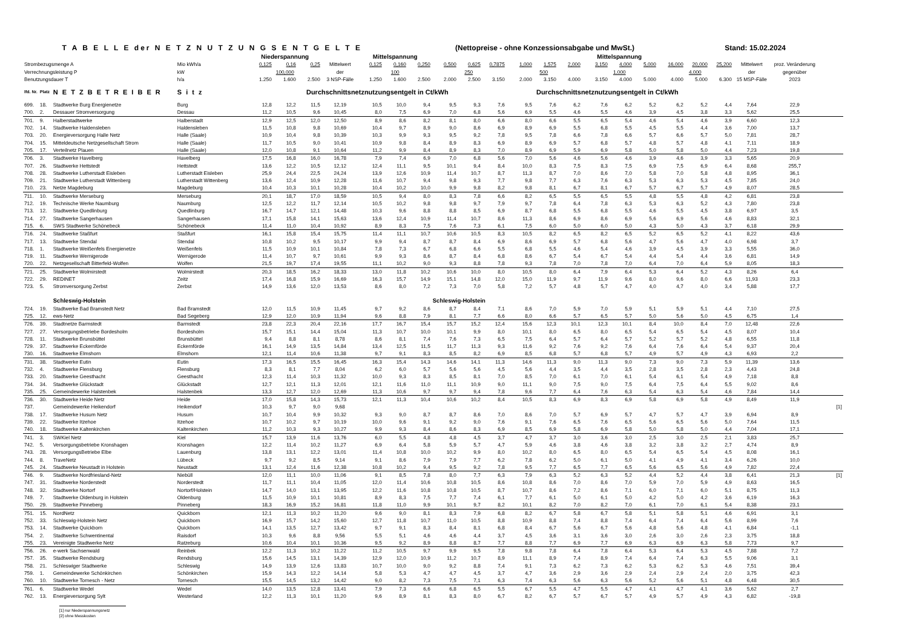T A B E L L E der N E T Z N U T Z U N G S E N T G E L T E
(Nettopreise - ohne Konzessionsabgabe und MwSt.) Stand: 15.02.2024
| | | | | Niederspannung | | | | Mittelspannung | | | | | | | | | Mittelspannung | | | | | | | | |
| Strombezugsmenge A | | | Mio kWh/a | 0,125 | 0,16 | 0,25 | Mittelwert | 0,125 | 0,160 | 0,250 | 0,500 | 0,625 | 0,7875 | 1,000 | 1,575 | 2,000 | 3,150 | 4,000 | 5,000 | 16,000 | 20,000 | 25,200 | Mittelwert | proz. Veränderung | |
| Verrechnungsleistung P | | | kW | 100,000 | | | der | 100 | | | 250 | | | 500 | | | 1.000 | | | 4.000 | | | der | gegenüber | |
| Benutzungsdauer T | | | h/a | 1.250 | 1.600 | 2.500 | 3 NSP-Fälle | 1.250 | 1.600 | 2.500 | 2.000 | 2.500 | 3.150 | 2.000 | 3.150 | 4.000 | 3.150 | 4.000 | 5.000 | 4.000 | 5.000 | 6.300 | 15 MSP-Fälle | 2023 | |
| lfd. Nr. | Platz | N E T Z B E T R E I B E R | S i t z | Durchschnittsnetznutzungsentgelt in Ct/kWh | | | | | | | | | | Durchschnittsnetznutzungsentgelt in Ct/kWh | | | | | | | | | | | |
| 699. | 18. | Stadtwerke Burg Energienetze | Burg | 12,8 | 12,2 | 11,5 | 12,19 | 10,5 | 10,0 | 9,4 | 9,5 | 9,3 | 7,6 | 9,5 | 7,6 | 6,2 | 7,6 | 6,2 | 5,2 | 6,2 | 5,2 | 4,4 | 7,64 | 22,9 | |
| 700. | 2. | Dessauer Stromversorgung | Dessau | 11,2 | 10,5 | 9,6 | 10,45 | 8,0 | 7,5 | 6,9 | 7,0 | 6,8 | 5,6 | 6,9 | 5,5 | 4,6 | 5,5 | 4,6 | 3,9 | 4,5 | 3,8 | 3,3 | 5,62 | 25,5 | |
| 701. | 9. | Halberstadtwerke | Halberstadt | 12,9 | 12,5 | 12,0 | 12,50 | 8,9 | 8,6 | 8,2 | 8,1 | 8,0 | 6,6 | 8,0 | 6,6 | 5,5 | 6,5 | 5,4 | 4,6 | 5,4 | 4,6 | 3,9 | 6,60 | 12,3 | |
| 702. | 14. | Stadtwerke Haldensleben | Haldensleben | 11,5 | 10,8 | 9,8 | 10,69 | 10,4 | 9,7 | 8,9 | 9,0 | 8,6 | 6,9 | 8,9 | 6,9 | 5,5 | 6,8 | 5,5 | 4,5 | 5,5 | 4,4 | 3,6 | 7,00 | 13,7 | |
| 703. | 20. | Energieversorgung Halle Netz | Halle (Saale) | 10,9 | 10,4 | 9,8 | 10,39 | 10,3 | 9,9 | 9,3 | 9,5 | 9,2 | 7,8 | 9,5 | 7,8 | 6,6 | 7,8 | 6,6 | 5,7 | 6,6 | 5,7 | 5,0 | 7,81 | 28,7 | |
| 704. | 15. | Mitteldeutsche Netzgesellschaft Strom | Halle (Saale) | 11,7 | 10,5 | 9,0 | 10,41 | 10,9 | 9,8 | 8,4 | 8,9 | 8,3 | 6,9 | 8,9 | 6,9 | 5,7 | 6,8 | 5,7 | 4,8 | 5,7 | 4,8 | 4,1 | 7,11 | 18,9 | |
| 705. | 17. | Verteilnetz Plauen | Halle (Saale) | 12,0 | 10,8 | 9,1 | 10,64 | 11,2 | 9,9 | 8,4 | 8,9 | 8,3 | 7,0 | 8,9 | 6,9 | 5,9 | 6,9 | 5,8 | 5,0 | 5,8 | 5,0 | 4,4 | 7,23 | 19,8 | |
| 706. | 3. | Stadtwerke Havelberg | Havelberg | 17,5 | 16,8 | 16,0 | 16,78 | 7,9 | 7,4 | 6,9 | 7,0 | 6,8 | 5,6 | 7,0 | 5,6 | 4,6 | 5,6 | 4,6 | 3,9 | 4,6 | 3,9 | 3,3 | 5,65 | 20,9 | |
| 707. | 26. | Stadtwerke Hettstedt | Hettstedt | 13,6 | 12,2 | 10,5 | 12,12 | 12,4 | 11,1 | 9,5 | 10,1 | 9,4 | 8,4 | 10,0 | 8,3 | 7,5 | 8,3 | 7,5 | 6,9 | 7,5 | 6,9 | 6,4 | 8,68 | 255,7 | |
| 708. | 28. | Stadtwerke Lutherstadt Eisleben | Lutherstadt Eisleben | 25,9 | 24,4 | 22,5 | 24,24 | 13,9 | 12,6 | 10,9 | 11,4 | 10,7 | 8,7 | 11,3 | 8,7 | 7,0 | 8,6 | 7,0 | 5,8 | 7,0 | 5,8 | 4,8 | 8,95 | 36,1 | |
| 709. | 21. | Stadtwerke Lutherstadt Wittenberg | Lutherstadt Wittenberg | 13,6 | 12,4 | 10,9 | 12,28 | 11,6 | 10,7 | 9,4 | 9,8 | 9,3 | 7,7 | 9,8 | 7,7 | 6,3 | 7,6 | 6,3 | 5,3 | 6,3 | 5,3 | 4,5 | 7,85 | 24,0 | |
| 710. | 23. | Netze Magdeburg | Magdeburg | 10,4 | 10,3 | 10,1 | 10,28 | 10,4 | 10,2 | 10,0 | 9,9 | 9,8 | 8,2 | 9,8 | 8,1 | 6,7 | 8,1 | 6,7 | 5,7 | 6,7 | 5,7 | 4,9 | 8,07 | 28,5 | |
| 711. | 10. | Stadtwerke Merseburg | Merseburg | 20,1 | 18,7 | 17,0 | 18,59 | 10,5 | 9,4 | 8,0 | 8,3 | 7,8 | 6,6 | 8,2 | 6,5 | 5,5 | 6,5 | 5,5 | 4,8 | 5,5 | 4,8 | 4,2 | 6,81 | 23,8 | |
| 712. | 19. | Technische Werke Naumburg | Naumburg | 12,5 | 12,2 | 11,7 | 12,14 | 10,5 | 10,2 | 9,8 | 9,8 | 9,7 | 7,9 | 9,7 | 7,8 | 6,4 | 7,8 | 6,3 | 5,3 | 6,3 | 5,2 | 4,3 | 7,80 | 23,8 | |
| 713. | 12. | Stadtwerke Quedlinburg | Quedlinburg | 16,7 | 14,7 | 12,1 | 14,48 | 10,3 | 9,6 | 8,8 | 8,8 | 8,5 | 6,9 | 8,7 | 6,8 | 5,5 | 6,8 | 5,5 | 4,6 | 5,5 | 4,5 | 3,8 | 6,97 | 3,5 | |
| 714. | 27. | Stadtwerke Sangerhausen | Sangerhausen | 17,1 | 15,8 | 14,1 | 15,63 | 13,6 | 12,4 | 10,9 | 11,4 | 10,7 | 8,6 | 11,3 | 8,6 | 6,9 | 8,6 | 6,9 | 5,6 | 6,9 | 5,6 | 4,6 | 8,83 | 32,1 | |
| 715. | 6. | SWS Stadtwerke Schönebeck | Schönebeck | 11,4 | 11,0 | 10,4 | 10,92 | 8,9 | 8,3 | 7,5 | 7,6 | 7,3 | 6,1 | 7,5 | 6,0 | 5,0 | 6,0 | 5,0 | 4,3 | 5,0 | 4,3 | 3,7 | 6,18 | 29,9 | |
| 716. | 24. | Stadtwerke Staßfurt | Staßfurt | 16,1 | 15,8 | 15,4 | 15,75 | 11,4 | 11,1 | 10,7 | 10,6 | 10,5 | 8,3 | 10,5 | 8,2 | 6,5 | 8,2 | 6,5 | 5,2 | 6,5 | 5,2 | 4,1 | 8,22 | 43,6 | |
| 717. | 13. | Stadtwerke Stendal | Stendal | 10,8 | 10,2 | 9,5 | 10,17 | 9,9 | 9,4 | 8,7 | 8,7 | 8,4 | 6,9 | 8,6 | 6,9 | 5,7 | 6,8 | 5,6 | 4,7 | 5,6 | 4,7 | 4,0 | 6,98 | 3,7 | |
| 718. | 1. | Stadtwerke Weißenfels Energienetze | Weißenfels | 11,5 | 10,9 | 10,1 | 10,84 | 7,8 | 7,3 | 6,7 | 6,8 | 6,6 | 5,5 | 6,8 | 5,5 | 4,6 | 5,4 | 4,6 | 3,9 | 4,5 | 3,9 | 3,3 | 5,55 | 36,0 | |
| 719. | 11. | Stadtwerke Wernigerode | Wernigerode | 11,4 | 10,7 | 9,7 | 10,61 | 9,9 | 9,3 | 8,6 | 8,7 | 8,4 | 6,8 | 8,6 | 6,7 | 5,4 | 6,7 | 5,4 | 4,4 | 5,4 | 4,4 | 3,6 | 6,81 | 14,9 | |
| 720. | 22. | Netzgesellschaft Bitterfeld-Wolfen | Wolfen | 21,5 | 19,7 | 17,4 | 19,55 | 11,1 | 10,2 | 9,0 | 9,3 | 8,8 | 7,8 | 9,3 | 7,8 | 7,0 | 7,8 | 7,0 | 6,4 | 7,0 | 6,4 | 5,9 | 8,05 | 18,3 | |
| 721. | 25. | Stadtwerke Wolmirstedt | Wolmirstedt | 20,3 | 18,5 | 16,2 | 18,33 | 13,0 | 11,8 | 10,2 | 10,6 | 10,0 | 8,0 | 10,5 | 8,0 | 6,4 | 7,9 | 6,4 | 5,3 | 6,4 | 5,2 | 4,3 | 8,26 | 6,4 | |
| 722. | 29. | REDINET | Zeitz | 17,4 | 16,8 | 15,9 | 16,69 | 16,3 | 15,7 | 14,9 | 15,1 | 14,8 | 12,0 | 15,0 | 11,9 | 9,7 | 11,9 | 9,6 | 8,0 | 9,6 | 8,0 | 6,6 | 11,93 | 23,3 | |
| 723. | 5. | Stromversorgung Zerbst | Zerbst | 14,9 | 13,6 | 12,0 | 13,53 | 8,6 | 8,0 | 7,2 | 7,3 | 7,0 | 5,8 | 7,2 | 5,7 | 4,8 | 5,7 | 4,7 | 4,0 | 4,7 | 4,0 | 3,4 | 5,88 | 17,7 | |
| | | Schleswig-Holstein | | | | | | | | | Schleswig-Holstein | | | | | | | | | | | | | | |
| 724. | 19. | Stadtwerke Bad Bramstedt Netz | Bad Bramstedt | 12,0 | 11,5 | 10,9 | 11,45 | 9,7 | 9,2 | 8,6 | 8,7 | 8,4 | 7,1 | 8,6 | 7,0 | 5,9 | 7,0 | 5,9 | 5,1 | 5,9 | 5,1 | 4,4 | 7,10 | 27,5 | |
| 725. | 12. | ews-Netz | Bad Segeberg | 12,9 | 12,0 | 10,9 | 11,94 | 9,6 | 8,8 | 7,9 | 8,1 | 7,7 | 6,6 | 8,0 | 6,6 | 5,7 | 6,5 | 5,7 | 5,0 | 5,6 | 5,0 | 4,5 | 6,75 | 1,4 | |
| 726. | 39. | Stadtnetze Barmstedt | Barmstedt | 23,8 | 22,3 | 20,4 | 22,16 | 17,7 | 16,7 | 15,4 | 15,7 | 15,2 | 12,4 | 15,6 | 12,3 | 10,1 | 12,3 | 10,1 | 8,4 | 10,0 | 8,4 | 7,0 | 12,48 | 22,6 | |
| 727. | 27. | Versorgungsbetriebe Bordesholm | Bordesholm | 15,7 | 15,1 | 14,4 | 15,04 | 11,3 | 10,7 | 10,0 | 10,1 | 9,9 | 8,0 | 10,1 | 8,0 | 6,5 | 8,0 | 6,5 | 5,4 | 6,5 | 5,4 | 4,5 | 8,07 | 10,4 | |
| 728. | 11. | Stadtwerke Brunsbüttel | Brunsbüttel | 9,4 | 8,8 | 8,1 | 8,78 | 8,6 | 8,1 | 7,4 | 7,6 | 7,3 | 6,5 | 7,5 | 6,4 | 5,7 | 6,4 | 5,7 | 5,2 | 5,7 | 5,2 | 4,8 | 6,55 | 11,8 | |
| 729. | 37. | Stadtwerke Eckernförde | Eckernförde | 16,1 | 14,9 | 13,5 | 14,84 | 13,4 | 12,5 | 11,5 | 11,7 | 11,3 | 9,3 | 11,6 | 9,2 | 7,6 | 9,2 | 7,6 | 6,4 | 7,6 | 6,4 | 5,4 | 9,37 | 20,4 | |
| 730. | 16. | Stadtwerke Elmshorn | Elmshorn | 12,1 | 11,4 | 10,6 | 11,38 | 9,7 | 9,1 | 8,3 | 8,5 | 8,2 | 6,9 | 8,5 | 6,8 | 5,7 | 6,8 | 5,7 | 4,9 | 5,7 | 4,9 | 4,3 | 6,93 | 2,2 | |
| 731. | 38. | Stadtwerke Eutin | Eutin | 17,3 | 16,5 | 15,5 | 16,45 | 16,3 | 15,4 | 14,3 | 14,6 | 14,1 | 11,3 | 14,6 | 11,3 | 9,0 | 11,3 | 9,0 | 7,3 | 9,0 | 7,3 | 5,9 | 11,39 | 13,6 | |
| 732. | 4. | Stadtwerke Flensburg | Flensburg | 8,3 | 8,1 | 7,7 | 8,04 | 6,2 | 6,0 | 5,7 | 5,6 | 5,6 | 4,5 | 5,6 | 4,4 | 3,5 | 4,4 | 3,5 | 2,8 | 3,5 | 2,8 | 2,3 | 4,43 | 24,8 | |
| 733. | 20. | Stadtwerke Geesthacht | Geesthacht | 12,3 | 11,4 | 10,3 | 11,32 | 10,0 | 9,3 | 8,3 | 8,5 | 8,1 | 7,0 | 8,5 | 7,0 | 6,1 | 7,0 | 6,1 | 5,4 | 6,1 | 5,4 | 4,9 | 7,18 | 8,8 | |
| 734. | 34. | Stadtwerke Glückstadt | Glückstadt | 12,7 | 12,1 | 11,3 | 12,01 | 12,1 | 11,6 | 11,0 | 11,1 | 10,9 | 9,0 | 11,1 | 9,0 | 7,5 | 9,0 | 7,5 | 6,4 | 7,5 | 6,4 | 5,5 | 9,02 | 8,6 | |
| 735. | 25. | Gemeindewerke Halstenbek | Halstenbek | 13,3 | 12,7 | 12,0 | 12,69 | 11,3 | 10,6 | 9,7 | 9,7 | 9,4 | 7,8 | 9,6 | 7,7 | 6,4 | 7,6 | 6,3 | 5,4 | 6,3 | 5,4 | 4,6 | 7,84 | 14,4 | |
| 736. | 30. | Stadtwerke Heide Netz | Heide | 17,0 | 15,8 | 14,3 | 15,73 | 12,1 | 11,3 | 10,4 | 10,6 | 10,2 | 8,4 | 10,5 | 8,3 | 6,9 | 8,3 | 6,9 | 5,8 | 6,9 | 5,8 | 4,9 | 8,49 | 11,9 | |
| 737. | | Gemeindewerke Heikendorf | Heikendorf | 10,3 | 9,7 | 9,0 | 9,68 | | | | | | | | | | | | | | | | | | [1] |
| 738. | 17. | Stadtwerke Husum Netz | Husum | 10,7 | 10,4 | 9,9 | 10,32 | 9,3 | 9,0 | 8,7 | 8,7 | 8,6 | 7,0 | 8,6 | 7,0 | 5,7 | 6,9 | 5,7 | 4,7 | 5,7 | 4,7 | 3,9 | 6,94 | 8,9 | |
| 739. | 22. | Stadtwerke Itzehoe | Itzehoe | 10,7 | 10,2 | 9,7 | 10,19 | 10,0 | 9,6 | 9,1 | 9,2 | 9,0 | 7,6 | 9,1 | 7,6 | 6,5 | 7,6 | 6,5 | 5,6 | 6,5 | 5,6 | 5,0 | 7,64 | 11,5 | |
| 740. | 18. | Stadtwerke Kaltenkirchen | Kaltenkirchen | 11,2 | 10,3 | 9,3 | 10,27 | 9,9 | 9,3 | 8,4 | 8,6 | 8,3 | 6,9 | 8,5 | 6,9 | 5,8 | 6,9 | 5,8 | 5,0 | 5,8 | 5,0 | 4,4 | 7,04 | 17,1 | |
| 741. | 3. | SWKiel Netz | Kiel | 15,7 | 13,9 | 11,6 | 13,76 | 6,0 | 5,5 | 4,8 | 4,8 | 4,5 | 3,7 | 4,7 | 3,7 | 3,0 | 3,6 | 3,0 | 2,5 | 3,0 | 2,5 | 2,1 | 3,83 | 25,7 | |
| 742. | 5. | Versorgungsbetriebe Kronshagen | Kronshagen | 12,2 | 11,4 | 10,2 | 11,27 | 6,9 | 6,4 | 5,8 | 5,9 | 5,7 | 4,7 | 5,9 | 4,6 | 3,8 | 4,6 | 3,8 | 3,2 | 3,8 | 3,2 | 2,7 | 4,74 | 8,9 | |
| 743. | 28. | VersorgungsBetriebe Elbe | Lauenburg | 13,8 | 13,1 | 12,2 | 13,01 | 11,4 | 10,8 | 10,0 | 10,2 | 9,9 | 8,0 | 10,2 | 8,0 | 6,5 | 8,0 | 6,5 | 5,4 | 6,5 | 5,4 | 4,5 | 8,08 | 16,1 | |
| 744. | 8. | TraveNetz | Lübeck | 9,7 | 9,2 | 8,5 | 9,14 | 9,1 | 8,6 | 7,9 | 7,9 | 7,7 | 6,2 | 7,8 | 6,2 | 5,0 | 6,1 | 5,0 | 4,1 | 4,9 | 4,1 | 3,4 | 6,26 | 10,0 | |
| 745. | 24. | Stadtwerke Neustadt in Holstein | Neustadt | 13,1 | 12,4 | 11,6 | 12,38 | 10,8 | 10,2 | 9,4 | 9,5 | 9,2 | 7,8 | 9,5 | 7,7 | 6,5 | 7,7 | 6,5 | 5,6 | 6,5 | 5,6 | 4,9 | 7,82 | 22,4 | |
| 746. | 9. | Stadtwerke Nordfriesland-Netz | Niebüll | 12,0 | 11,1 | 10,0 | 11,06 | 9,1 | 8,5 | 7,8 | 8,0 | 7,7 | 6,3 | 7,9 | 6,3 | 5,2 | 6,3 | 5,2 | 4,4 | 5,2 | 4,4 | 3,8 | 6,41 | 21,3 | [1] |
| 747. | 31. | Stadtwerke Norderstedt | Norderstedt | 11,7 | 11,1 | 10,4 | 11,05 | 12,0 | 11,4 | 10,6 | 10,8 | 10,5 | 8,6 | 10,8 | 8,6 | 7,0 | 8,6 | 7,0 | 5,9 | 7,0 | 5,9 | 4,9 | 8,63 | 16,5 | |
| 748. | 32. | Stadtwerke Nortorf | Nortorf/Holstein | 14,7 | 14,0 | 13,1 | 13,95 | 12,2 | 11,6 | 10,8 | 10,8 | 10,5 | 8,7 | 10,7 | 8,6 | 7,2 | 8,6 | 7,1 | 6,0 | 7,1 | 6,0 | 5,1 | 8,75 | 11,3 | |
| 749. | 7. | Stadtwerke Oldenburg in Holstein | Oldenburg | 11,5 | 10,9 | 10,1 | 10,81 | 8,9 | 8,3 | 7,5 | 7,7 | 7,4 | 6,1 | 7,7 | 6,1 | 5,0 | 6,1 | 5,0 | 4,2 | 5,0 | 4,2 | 3,6 | 6,19 | 16,3 | |
| 750. | 29. | Stadtwerke Pinneberg | Pinneberg | 18,3 | 16,9 | 15,2 | 16,81 | 11,8 | 11,0 | 9,9 | 10,1 | 9,7 | 8,2 | 10,1 | 8,2 | 7,0 | 8,2 | 7,0 | 6,1 | 7,0 | 6,1 | 5,4 | 8,38 | 23,1 | |
| 751. | 15. | NordNetz | Quickborn | 12,1 | 11,3 | 10,2 | 11,20 | 9,6 | 9,0 | 8,1 | 8,3 | 7,9 | 6,8 | 8,2 | 6,7 | 5,8 | 6,7 | 5,8 | 5,1 | 5,8 | 5,1 | 4,6 | 6,91 | 3,1 | |
| 752. | 33. | Schleswig-Holstein Netz | Quickborn | 16,9 | 15,7 | 14,2 | 15,60 | 12,7 | 11,8 | 10,7 | 11,0 | 10,5 | 8,8 | 10,9 | 8,8 | 7,4 | 8,8 | 7,4 | 6,4 | 7,4 | 6,4 | 5,6 | 8,99 | 7,6 | |
| 753. | 14. | Stadtwerke Quickborn | Quickborn | 14,1 | 13,5 | 12,7 | 13,42 | 9,7 | 9,1 | 8,3 | 8,4 | 8,1 | 6,8 | 8,4 | 6,7 | 5,6 | 6,7 | 5,6 | 4,8 | 5,6 | 4,8 | 4,1 | 6,84 | -1,1 | |
| 754. | 2. | Stadtwerke Schwentinental | Raisdorf | 10,3 | 9,6 | 8,8 | 9,56 | 5,5 | 5,1 | 4,6 | 4,6 | 4,4 | 3,7 | 4,5 | 3,6 | 3,1 | 3,6 | 3,0 | 2,6 | 3,0 | 2,6 | 2,3 | 3,75 | 18,8 | |
| 755. | 23. | Vereinigte Stadtwerke Netz | Ratzeburg | 10,6 | 10,4 | 10,1 | 10,36 | 9,5 | 9,2 | 8,9 | 8,8 | 8,7 | 7,7 | 8,8 | 7,7 | 6,9 | 7,7 | 6,9 | 6,3 | 6,9 | 6,3 | 5,8 | 7,73 | 9,7 | |
| 756. | 26. | e-werk Sachsenwald | Reinbek | 12,2 | 11,3 | 10,2 | 11,22 | 11,2 | 10,5 | 9,7 | 9,9 | 9,5 | 7,8 | 9,8 | 7,8 | 6,4 | 7,8 | 6,4 | 5,3 | 6,4 | 5,3 | 4,5 | 7,88 | 7,2 | |
| 757. | 35. | Stadtwerke Rendsburg | Rendsburg | 15,6 | 14,5 | 13,1 | 14,39 | 12,9 | 12,0 | 10,9 | 11,2 | 10,7 | 8,9 | 11,1 | 8,9 | 7,4 | 8,9 | 7,4 | 6,4 | 7,4 | 6,3 | 5,5 | 9,06 | 3,1 | |
| 758. | 21. | Schleswiger Stadtwerke | Schleswig | 14,9 | 13,9 | 12,6 | 13,83 | 10,7 | 10,0 | 9,0 | 9,2 | 8,8 | 7,4 | 9,1 | 7,3 | 6,2 | 7,3 | 6,2 | 5,3 | 6,2 | 5,3 | 4,6 | 7,51 | 39,4 | |
| 759. | 1. | Gemeindewerke Schönkirchen | Schönkirchen | 15,9 | 14,3 | 12,2 | 14,14 | 5,8 | 5,3 | 4,7 | 4,7 | 4,5 | 3,7 | 4,7 | 3,6 | 2,9 | 3,6 | 2,9 | 2,4 | 2,9 | 2,4 | 2,0 | 3,75 | 42,3 | |
| 760. | 10. | Stadtwerke Tornesch - Netz | Tornesch | 15,5 | 14,5 | 13,2 | 14,42 | 9,0 | 8,2 | 7,3 | 7,5 | 7,1 | 6,3 | 7,4 | 6,3 | 5,6 | 6,3 | 5,6 | 5,2 | 5,6 | 5,1 | 4,8 | 6,48 | 30,5 | |
| 761. | 6. | Stadtwerke Wedel | Wedel | 14,0 | 13,5 | 12,8 | 13,41 | 7,9 | 7,3 | 6,6 | 6,8 | 6,5 | 5,5 | 6,7 | 5,5 | 4,7 | 5,5 | 4,7 | 4,1 | 4,7 | 4,1 | 3,6 | 5,62 | 2,7 | |
| 762. | 13. | Energieversorgung Sylt | Westerland | 12,2 | 11,3 | 10,1 | 11,20 | 9,6 | 8,9 | 8,1 | 8,3 | 8,0 | 6,7 | 8,2 | 6,7 | 5,7 | 6,7 | 5,7 | 4,9 | 5,7 | 4,9 | 4,3 | 6,82 | -19,8 | |
[1] nur Niederspannungsnetz
[2] ohne Messkosten